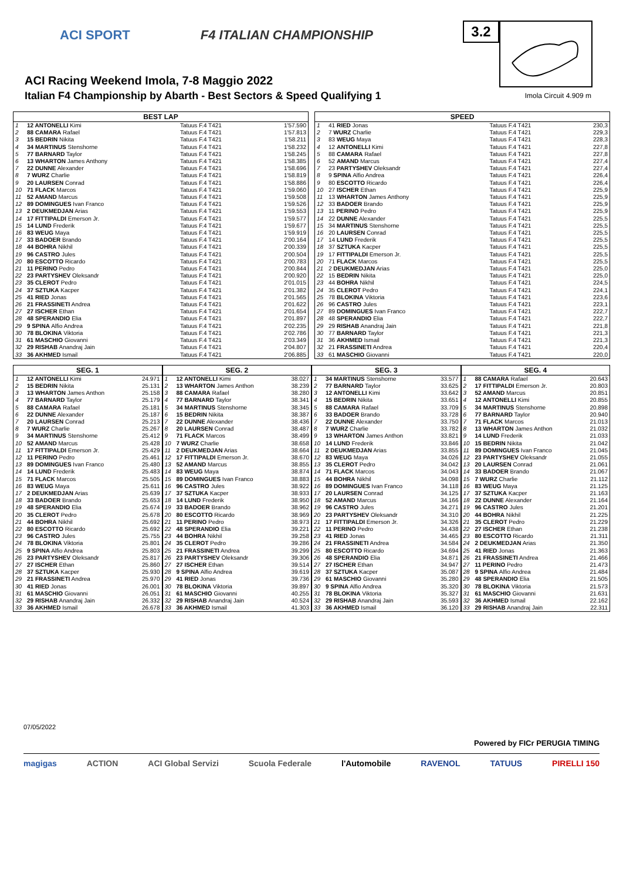ACI SPORT F4 ITALIAN CHAMPIONSHIP
ACI Racing Weekend Imola, 7-8 Maggio 2022
Italian F4 Championship by Abarth - Best Sectors & Speed Qualifying 1
3.2
Imola Circuit 4.909 m
| BEST LAP | | | |
| --- | --- | --- | --- |
| 1 | 12 ANTONELLI Kimi | Tatuus F.4 T421 | 1'57.590 |
| 2 | 88 CAMARA Rafael | Tatuus F.4 T421 | 1'57.813 |
| 3 | 15 BEDRIN Nikita | Tatuus F.4 T421 | 1'58.211 |
| 4 | 34 MARTINUS Stenshorne | Tatuus F.4 T421 | 1'58.232 |
| 5 | 77 BARNARD Taylor | Tatuus F.4 T421 | 1'58.245 |
| 6 | 13 WHARTON James Anthony | Tatuus F.4 T421 | 1'58.385 |
| 7 | 22 DUNNE Alexander | Tatuus F.4 T421 | 1'58.696 |
| 8 | 7 WURZ Charlie | Tatuus F.4 T421 | 1'58.819 |
| 9 | 20 LAURSEN Conrad | Tatuus F.4 T421 | 1'58.886 |
| 10 | 71 FLACK Marcos | Tatuus F.4 T421 | 1'59.060 |
| 11 | 52 AMAND Marcus | Tatuus F.4 T421 | 1'59.508 |
| 12 | 89 DOMINGUES Ivan Franco | Tatuus F.4 T421 | 1'59.526 |
| 13 | 2 DEUKMEDJAN Arias | Tatuus F.4 T421 | 1'59.553 |
| 14 | 17 FITTIPALDI Emerson Jr. | Tatuus F.4 T421 | 1'59.577 |
| 15 | 14 LUND Frederik | Tatuus F.4 T421 | 1'59.677 |
| 16 | 83 WEUG Maya | Tatuus F.4 T421 | 1'59.919 |
| 17 | 33 BADOER Brando | Tatuus F.4 T421 | 2'00.164 |
| 18 | 44 BOHRA Nikhil | Tatuus F.4 T421 | 2'00.339 |
| 19 | 96 CASTRO Jules | Tatuus F.4 T421 | 2'00.504 |
| 20 | 80 ESCOTTO Ricardo | Tatuus F.4 T421 | 2'00.783 |
| 21 | 11 PERINO Pedro | Tatuus F.4 T421 | 2'00.844 |
| 22 | 23 PARTYSHEV Oleksandr | Tatuus F.4 T421 | 2'00.920 |
| 23 | 35 CLEROT Pedro | Tatuus F.4 T421 | 2'01.015 |
| 24 | 37 SZTUKA Kacper | Tatuus F.4 T421 | 2'01.382 |
| 25 | 41 RIED Jonas | Tatuus F.4 T421 | 2'01.565 |
| 26 | 21 FRASSINETI Andrea | Tatuus F.4 T421 | 2'01.622 |
| 27 | 27 ISCHER Ethan | Tatuus F.4 T421 | 2'01.654 |
| 28 | 48 SPERANDIO Elia | Tatuus F.4 T421 | 2'01.897 |
| 29 | 9 SPINA Alfio Andrea | Tatuus F.4 T421 | 2'02.235 |
| 30 | 78 BLOKINA Viktoria | Tatuus F.4 T421 | 2'02.786 |
| 31 | 61 MASCHIO Giovanni | Tatuus F.4 T421 | 2'03.349 |
| 32 | 29 RISHAB Anandraj Jain | Tatuus F.4 T421 | 2'04.807 |
| 33 | 36 AKHMED Ismail | Tatuus F.4 T421 | 2'06.885 |
| SPEED | | | |
| --- | --- | --- | --- |
| 1 | 41 RIED Jonas | Tatuus F.4 T421 | 230,3 |
| 2 | 7 WURZ Charlie | Tatuus F.4 T421 | 229,3 |
| 3 | 83 WEUG Maya | Tatuus F.4 T421 | 228,3 |
| 4 | 12 ANTONELLI Kimi | Tatuus F.4 T421 | 227,8 |
| 5 | 88 CAMARA Rafael | Tatuus F.4 T421 | 227,8 |
| 6 | 52 AMAND Marcus | Tatuus F.4 T421 | 227,4 |
| 7 | 23 PARTYSHEV Oleksandr | Tatuus F.4 T421 | 227,4 |
| 8 | 9 SPINA Alfio Andrea | Tatuus F.4 T421 | 226,4 |
| 9 | 80 ESCOTTO Ricardo | Tatuus F.4 T421 | 226,4 |
| 10 | 27 ISCHER Ethan | Tatuus F.4 T421 | 225,9 |
| 11 | 13 WHARTON James Anthony | Tatuus F.4 T421 | 225,9 |
| 12 | 33 BADOER Brando | Tatuus F.4 T421 | 225,9 |
| 13 | 11 PERINO Pedro | Tatuus F.4 T421 | 225,9 |
| 14 | 22 DUNNE Alexander | Tatuus F.4 T421 | 225,5 |
| 15 | 34 MARTINUS Stenshorne | Tatuus F.4 T421 | 225,5 |
| 16 | 20 LAURSEN Conrad | Tatuus F.4 T421 | 225,5 |
| 17 | 14 LUND Frederik | Tatuus F.4 T421 | 225,5 |
| 18 | 37 SZTUKA Kacper | Tatuus F.4 T421 | 225,5 |
| 19 | 17 FITTIPALDI Emerson Jr. | Tatuus F.4 T421 | 225,5 |
| 20 | 71 FLACK Marcos | Tatuus F.4 T421 | 225,5 |
| 21 | 2 DEUKMEDJAN Arias | Tatuus F.4 T421 | 225,0 |
| 22 | 15 BEDRIN Nikita | Tatuus F.4 T421 | 225,0 |
| 23 | 44 BOHRA Nikhil | Tatuus F.4 T421 | 224,5 |
| 24 | 35 CLEROT Pedro | Tatuus F.4 T421 | 224,1 |
| 25 | 78 BLOKINA Viktoria | Tatuus F.4 T421 | 223,6 |
| 26 | 96 CASTRO Jules | Tatuus F.4 T421 | 223,1 |
| 27 | 89 DOMINGUES Ivan Franco | Tatuus F.4 T421 | 222,7 |
| 28 | 48 SPERANDIO Elia | Tatuus F.4 T421 | 222,7 |
| 29 | 29 RISHAB Anandraj Jain | Tatuus F.4 T421 | 221,8 |
| 30 | 77 BARNARD Taylor | Tatuus F.4 T421 | 221,3 |
| 31 | 36 AKHMED Ismail | Tatuus F.4 T421 | 221,3 |
| 32 | 21 FRASSINETI Andrea | Tatuus F.4 T421 | 220,4 |
| 33 | 61 MASCHIO Giovanni | Tatuus F.4 T421 | 220,0 |
| SEG. 1 | | |
| --- | --- | --- |
| 1 | 12 ANTONELLI Kimi | 24.971 |
| 2 | 15 BEDRIN Nikita | 25.131 |
| 3 | 13 WHARTON James Anthon | 25.158 |
| 4 | 77 BARNARD Taylor | 25.179 |
| 5 | 88 CAMARA Rafael | 25.181 |
| 6 | 22 DUNNE Alexander | 25.187 |
| 7 | 20 LAURSEN Conrad | 25.213 |
| 8 | 7 WURZ Charlie | 25.267 |
| 9 | 34 MARTINUS Stenshorne | 25.412 |
| 10 | 52 AMAND Marcus | 25.428 |
| 11 | 17 FITTIPALDI Emerson Jr. | 25.429 |
| 12 | 11 PERINO Pedro | 25.461 |
| 13 | 89 DOMINGUES Ivan Franco | 25.480 |
| 14 | 14 LUND Frederik | 25.483 |
| 15 | 71 FLACK Marcos | 25.505 |
| 16 | 83 WEUG Maya | 25.611 |
| 17 | 2 DEUKMEDJAN Arias | 25.639 |
| 18 | 33 BADOER Brando | 25.653 |
| 19 | 48 SPERANDIO Elia | 25.674 |
| 20 | 35 CLEROT Pedro | 25.678 |
| 21 | 44 BOHRA Nikhil | 25.692 |
| 22 | 80 ESCOTTO Ricardo | 25.692 |
| 23 | 96 CASTRO Jules | 25.755 |
| 24 | 78 BLOKINA Viktoria | 25.801 |
| 25 | 9 SPINA Alfio Andrea | 25.803 |
| 26 | 23 PARTYSHEV Oleksandr | 25.817 |
| 27 | 27 ISCHER Ethan | 25.860 |
| 28 | 37 SZTUKA Kacper | 25.930 |
| 29 | 21 FRASSINETI Andrea | 25.970 |
| 30 | 41 RIED Jonas | 26.001 |
| 31 | 61 MASCHIO Giovanni | 26.051 |
| 32 | 29 RISHAB Anandraj Jain | 26.332 |
| 33 | 36 AKHMED Ismail | 26.678 |
| SEG. 2 | | |
| --- | --- | --- |
| 1 | 12 ANTONELLI Kimi | 38.027 |
| 2 | 13 WHARTON James Anthon | 38.239 |
| 3 | 88 CAMARA Rafael | 38.280 |
| 4 | 77 BARNARD Taylor | 38.341 |
| 5 | 34 MARTINUS Stenshorne | 38.345 |
| 6 | 15 BEDRIN Nikita | 38.387 |
| 7 | 22 DUNNE Alexander | 38.436 |
| 8 | 20 LAURSEN Conrad | 38.487 |
| 9 | 71 FLACK Marcos | 38.499 |
| 10 | 7 WURZ Charlie | 38.658 |
| 11 | 2 DEUKMEDJAN Arias | 38.664 |
| 12 | 17 FITTIPALDI Emerson Jr. | 38.670 |
| 13 | 52 AMAND Marcus | 38.855 |
| 14 | 83 WEUG Maya | 38.874 |
| 15 | 89 DOMINGUES Ivan Franco | 38.883 |
| 16 | 96 CASTRO Jules | 38.922 |
| 17 | 37 SZTUKA Kacper | 38.933 |
| 18 | 14 LUND Frederik | 38.950 |
| 19 | 33 BADOER Brando | 38.962 |
| 20 | 80 ESCOTTO Ricardo | 38.969 |
| 21 | 11 PERINO Pedro | 38.973 |
| 22 | 48 SPERANDIO Elia | 39.221 |
| 23 | 44 BOHRA Nikhil | 39.258 |
| 24 | 35 CLEROT Pedro | 39.286 |
| 25 | 21 FRASSINETI Andrea | 39.299 |
| 26 | 23 PARTYSHEV Oleksandr | 39.306 |
| 27 | 27 ISCHER Ethan | 39.514 |
| 28 | 9 SPINA Alfio Andrea | 39.619 |
| 29 | 41 RIED Jonas | 39.736 |
| 30 | 78 BLOKINA Viktoria | 39.897 |
| 31 | 61 MASCHIO Giovanni | 40.255 |
| 32 | 29 RISHAB Anandraj Jain | 40.524 |
| 33 | 36 AKHMED Ismail | 41.303 |
| SEG. 3 | | |
| --- | --- | --- |
| 1 | 34 MARTINUS Stenshorne | 33.577 |
| 2 | 77 BARNARD Taylor | 33.625 |
| 3 | 12 ANTONELLI Kimi | 33.642 |
| 4 | 15 BEDRIN Nikita | 33.651 |
| 5 | 88 CAMARA Rafael | 33.709 |
| 6 | 33 BADOER Brando | 33.728 |
| 7 | 22 DUNNE Alexander | 33.750 |
| 8 | 7 WURZ Charlie | 33.782 |
| 9 | 13 WHARTON James Anthon | 33.821 |
| 10 | 14 LUND Frederik | 33.846 |
| 11 | 2 DEUKMEDJAN Arias | 33.855 |
| 12 | 83 WEUG Maya | 34.026 |
| 13 | 35 CLEROT Pedro | 34.042 |
| 14 | 71 FLACK Marcos | 34.043 |
| 15 | 44 BOHRA Nikhil | 34.098 |
| 16 | 89 DOMINGUES Ivan Franco | 34.118 |
| 17 | 20 LAURSEN Conrad | 34.125 |
| 18 | 52 AMAND Marcus | 34.166 |
| 19 | 96 CASTRO Jules | 34.271 |
| 20 | 23 PARTYSHEV Oleksandr | 34.310 |
| 21 | 17 FITTIPALDI Emerson Jr. | 34.326 |
| 22 | 11 PERINO Pedro | 34.438 |
| 23 | 41 RIED Jonas | 34.465 |
| 24 | 21 FRASSINETI Andrea | 34.584 |
| 25 | 80 ESCOTTO Ricardo | 34.694 |
| 26 | 48 SPERANDIO Elia | 34.871 |
| 27 | 27 ISCHER Ethan | 34.947 |
| 28 | 37 SZTUKA Kacper | 35.087 |
| 29 | 61 MASCHIO Giovanni | 35.280 |
| 30 | 9 SPINA Alfio Andrea | 35.320 |
| 31 | 78 BLOKINA Viktoria | 35.327 |
| 32 | 29 RISHAB Anandraj Jain | 35.593 |
| 33 | 36 AKHMED Ismail | 36.120 |
| SEG. 4 | | |
| --- | --- | --- |
| 1 | 88 CAMARA Rafael | 20.643 |
| 2 | 17 FITTIPALDI Emerson Jr. | 20.803 |
| 3 | 52 AMAND Marcus | 20.851 |
| 4 | 12 ANTONELLI Kimi | 20.855 |
| 5 | 34 MARTINUS Stenshorne | 20.898 |
| 6 | 77 BARNARD Taylor | 20.940 |
| 7 | 71 FLACK Marcos | 21.013 |
| 8 | 13 WHARTON James Anthon | 21.032 |
| 9 | 14 LUND Frederik | 21.033 |
| 10 | 15 BEDRIN Nikita | 21.042 |
| 11 | 89 DOMINGUES Ivan Franco | 21.045 |
| 12 | 23 PARTYSHEV Oleksandr | 21.055 |
| 13 | 20 LAURSEN Conrad | 21.061 |
| 14 | 33 BADOER Brando | 21.067 |
| 15 | 7 WURZ Charlie | 21.112 |
| 16 | 83 WEUG Maya | 21.125 |
| 17 | 37 SZTUKA Kacper | 21.163 |
| 18 | 22 DUNNE Alexander | 21.164 |
| 19 | 96 CASTRO Jules | 21.201 |
| 20 | 44 BOHRA Nikhil | 21.225 |
| 21 | 35 CLEROT Pedro | 21.229 |
| 22 | 27 ISCHER Ethan | 21.238 |
| 23 | 80 ESCOTTO Ricardo | 21.311 |
| 24 | 2 DEUKMEDJAN Arias | 21.350 |
| 25 | 41 RIED Jonas | 21.363 |
| 26 | 21 FRASSINETI Andrea | 21.466 |
| 27 | 11 PERINO Pedro | 21.473 |
| 28 | 9 SPINA Alfio Andrea | 21.484 |
| 29 | 48 SPERANDIO Elia | 21.505 |
| 30 | 78 BLOKINA Viktoria | 21.573 |
| 31 | 61 MASCHIO Giovanni | 21.631 |
| 32 | 36 AKHMED Ismail | 22.162 |
| 33 | 29 RISHAB Anandraj Jain | 22.311 |
07/05/2022
Powered by FICr PERUGIA TIMING
magigas ACTION ACI Global Servizi Scuola Federale l'Automobile RAVENOL TATUUS PIRELLI 150